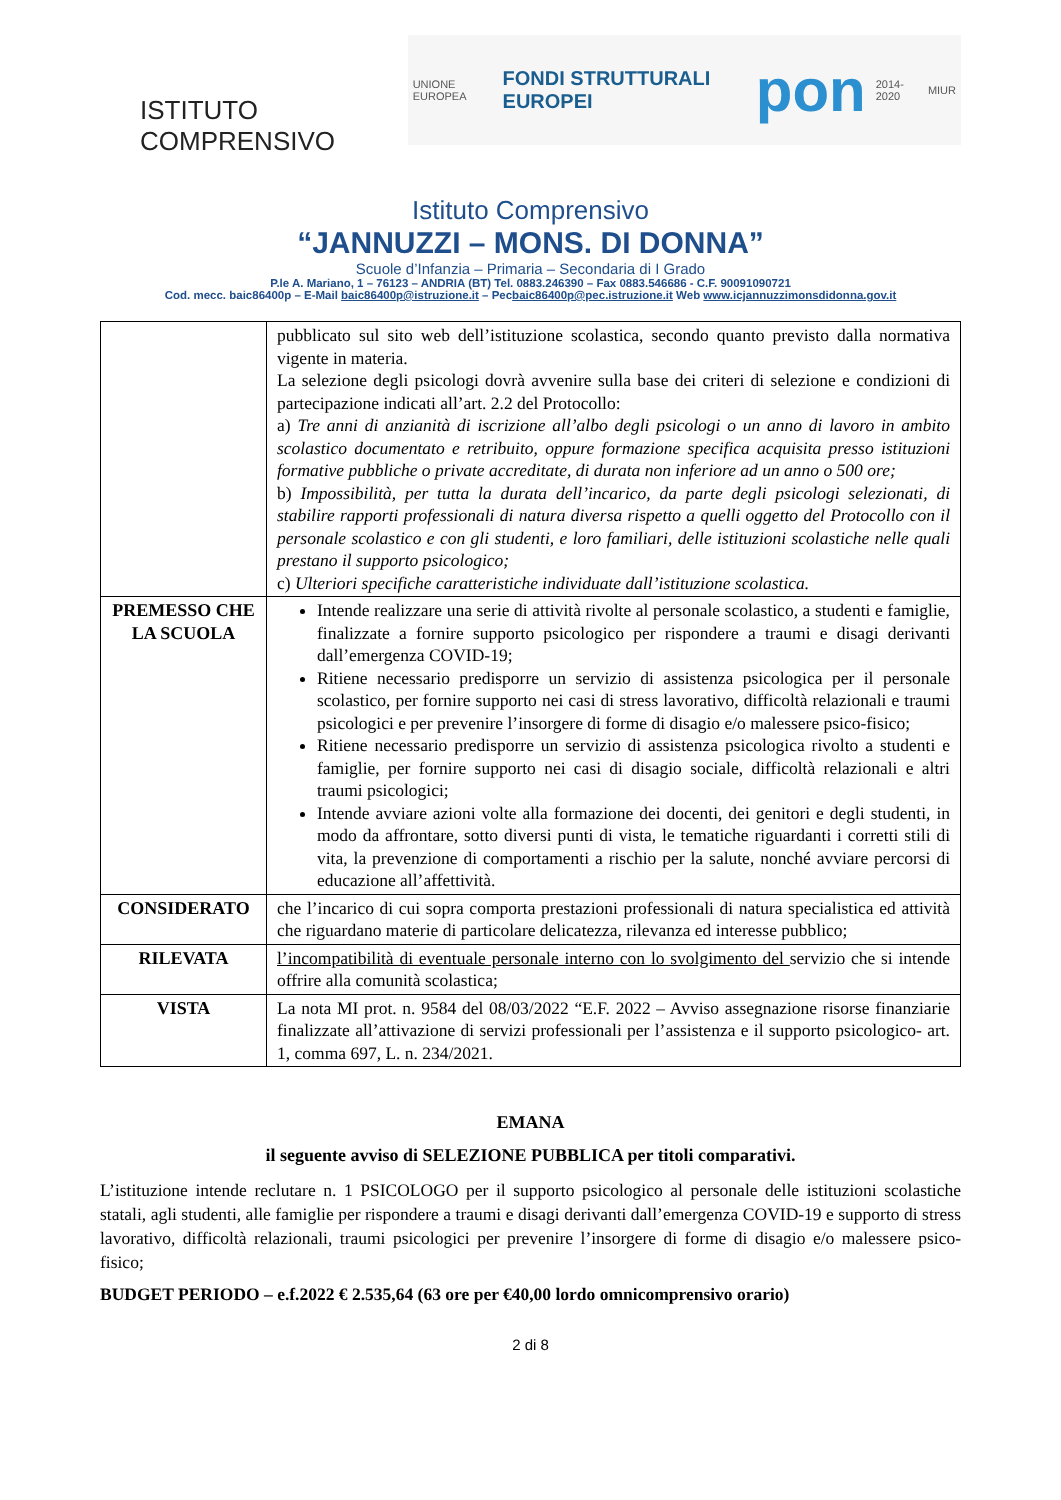ISTITUTO COMPRENSIVO
UNIONE EUROPEA FONDI STRUTTURALI EUROPEI pon 2014-2020 MIUR
Istituto Comprensivo
“JANNUZZI – MONS. DI DONNA”
Scuole d’Infanzia – Primaria – Secondaria di I Grado
P.le A. Mariano, 1 – 76123 – ANDRIA (BT) Tel. 0883.246390 – Fax 0883.546686 - C.F. 90091090721
Cod. mecc. baic86400p – E-Mail baic86400p@istruzione.it – Pecbaic86400p@pec.istruzione.it Web www.icjannuzzimonsdidonna.gov.it
| | pubblicato sul sito web dell’istituzione scolastica, secondo quanto previsto dalla normativa vigente in materia. La selezione degli psicologi dovrà avvenire sulla base dei criteri di selezione e condizioni di partecipazione indicati all’art. 2.2 del Protocollo: a) Tre anni di anzianità di iscrizione all’albo degli psicologi o un anno di lavoro in ambito scolastico documentato e retribuito, oppure formazione specifica acquisita presso istituzioni formative pubbliche o private accreditate, di durata non inferiore ad un anno o 500 ore; b) Impossibilità, per tutta la durata dell’incarico, da parte degli psicologi selezionati, di stabilire rapporti professionali di natura diversa rispetto a quelli oggetto del Protocollo con il personale scolastico e con gli studenti, e loro familiari, delle istituzioni scolastiche nelle quali prestano il supporto psicologico; c) Ulteriori specifiche caratteristiche individuate dall’istituzione scolastica. |
| PREMESSO CHE LA SCUOLA | Intende realizzare una serie di attività rivolte al personale scolastico, a studenti e famiglie, finalizzate a fornire supporto psicologico per rispondere a traumi e disagi derivanti dall’emergenza COVID-19; Ritiene necessario predisporre un servizio di assistenza psicologica per il personale scolastico, per fornire supporto nei casi di stress lavorativo, difficoltà relazionali e traumi psicologici e per prevenire l’insorgere di forme di disagio e/o malessere psico-fisico; Ritiene necessario predisporre un servizio di assistenza psicologica rivolto a studenti e famiglie, per fornire supporto nei casi di disagio sociale, difficoltà relazionali e altri traumi psicologici; Intende avviare azioni volte alla formazione dei docenti, dei genitori e degli studenti, in modo da affrontare, sotto diversi punti di vista, le tematiche riguardanti i corretti stili di vita, la prevenzione di comportamenti a rischio per la salute, nonché avviare percorsi di educazione all’affettività. |
| CONSIDERATO | che l’incarico di cui sopra comporta prestazioni professionali di natura specialistica ed attività che riguardano materie di particolare delicatezza, rilevanza ed interesse pubblico; |
| RILEVATA | l’incompatibilità di eventuale personale interno con lo svolgimento del servizio che si intende offrire alla comunità scolastica ; |
| VISTA | La nota MI prot. n. 9584 del 08/03/2022 “E.F. 2022 – Avviso assegnazione risorse finanziarie finalizzate all’attivazione di servizi professionali per l’assistenza e il supporto psicologico- art. 1, comma 697, L. n. 234/2021. |
EMANA
il seguente avviso di SELEZIONE PUBBLICA per titoli comparativi.
L’istituzione intende reclutare n. 1 PSICOLOGO per il supporto psicologico al personale delle istituzioni scolastiche statali, agli studenti, alle famiglie per rispondere a traumi e disagi derivanti dall’emergenza COVID-19 e supporto di stress lavorativo, difficoltà relazionali, traumi psicologici per prevenire l’insorgere di forme di disagio e/o malessere psico-fisico;
BUDGET PERIODO – e.f.2022 € 2.535,64 (63 ore per €40,00 lordo omnicomprensivo orario)
2 di 8